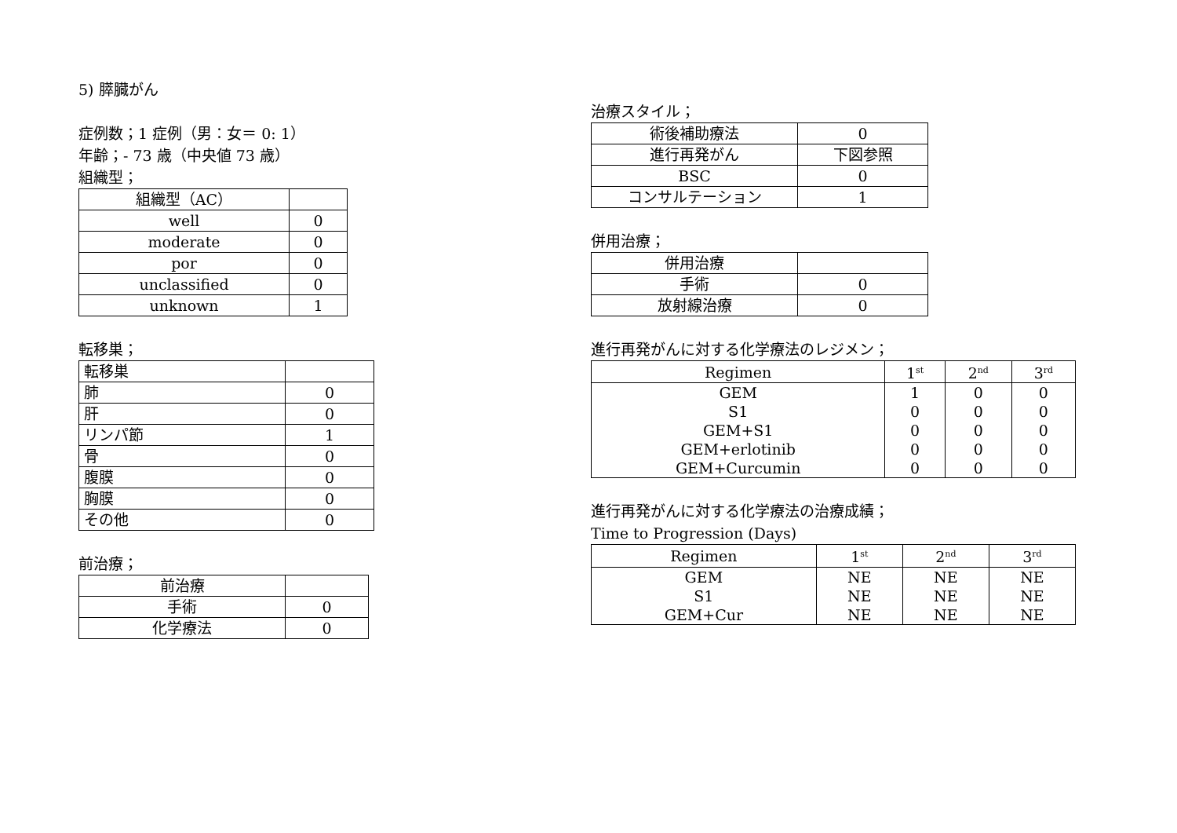5) 膵臓がん
症例数；1 症例（男：女＝ 0: 1）
年齢；- 73 歳（中央値 73 歳）
組織型；
| 組織型（AC） | |
| well | 0 |
| moderate | 0 |
| por | 0 |
| unclassified | 0 |
| unknown | 1 |
転移巣；
| 転移巣 | |
| 肺 | 0 |
| 肝 | 0 |
| リンパ節 | 1 |
| 骨 | 0 |
| 腹膜 | 0 |
| 胸膜 | 0 |
| その他 | 0 |
前治療；
| 前治療 | |
| 手術 | 0 |
| 化学療法 | 0 |
治療スタイル；
| 術後補助療法 | 0 |
| 進行再発がん | 下図参照 |
| BSC | 0 |
| コンサルテーション | 1 |
併用治療；
| 併用治療 | |
| 手術 | 0 |
| 放射線治療 | 0 |
進行再発がんに対する化学療法のレジメン；
| Regimen | 1<sup>st</sup> | 2<sup>nd</sup> | 3<sup>rd</sup> |
| --- | --- | --- | --- |
| GEM S1 GEM+S1 GEM+erlotinib GEM+Curcumin | 1 0 0 0 0 | 0 0 0 0 0 | 0 0 0 0 0 |
進行再発がんに対する化学療法の治療成績；
Time to Progression (Days)
| Regimen | 1<sup>st</sup> | 2<sup>nd</sup> | 3<sup>rd</sup> |
| --- | --- | --- | --- |
| GEM S1 GEM+Cur | NE NE NE | NE NE NE | NE NE NE |